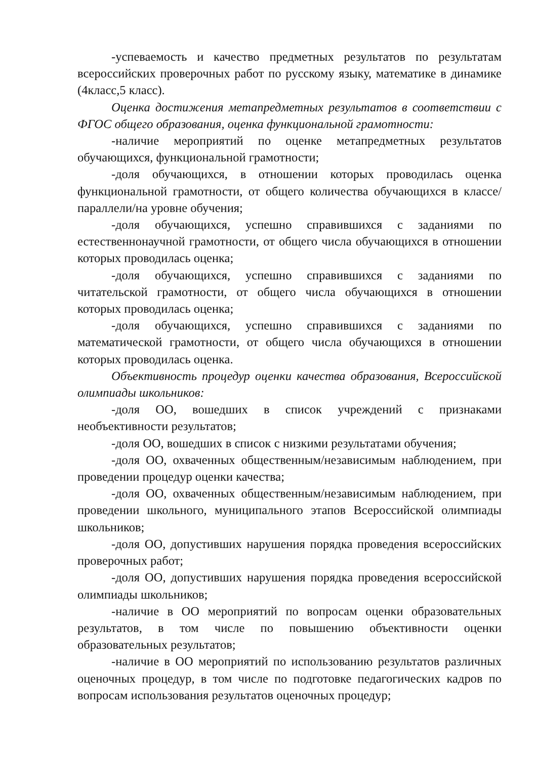-успеваемость и качество предметных результатов по результатам всероссийских проверочных работ по русскому языку, математике в динамике (4класс,5 класс).
Оценка достижения метапредметных результатов в соответствии с ФГОС общего образования, оценка функциональной грамотности:
-наличие мероприятий по оценке метапредметных результатов обучающихся, функциональной грамотности;
-доля обучающихся, в отношении которых проводилась оценка функциональной грамотности, от общего количества обучающихся в классе/параллели/на уровне обучения;
-доля обучающихся, успешно справившихся с заданиями по естественнонаучной грамотности, от общего числа обучающихся в отношении которых проводилась оценка;
-доля обучающихся, успешно справившихся с заданиями по читательской грамотности, от общего числа обучающихся в отношении которых проводилась оценка;
-доля обучающихся, успешно справившихся с заданиями по математической грамотности, от общего числа обучающихся в отношении которых проводилась оценка.
Объективность процедур оценки качества образования, Всероссийской олимпиады школьников:
-доля ОО, вошедших в список учреждений с признаками необъективности результатов;
-доля ОО, вошедших в список с низкими результатами обучения;
-доля ОО, охваченных общественным/независимым наблюдением, при проведении процедур оценки качества;
-доля ОО, охваченных общественным/независимым наблюдением, при проведении школьного, муниципального этапов Всероссийской олимпиады школьников;
-доля ОО, допустивших нарушения порядка проведения всероссийских проверочных работ;
-доля ОО, допустивших нарушения порядка проведения всероссийской олимпиады школьников;
-наличие в ОО мероприятий по вопросам оценки образовательных результатов, в том числе по повышению объективности оценки образовательных результатов;
-наличие в ОО мероприятий по использованию результатов различных оценочных процедур, в том числе по подготовке педагогических кадров по вопросам использования результатов оценочных процедур;